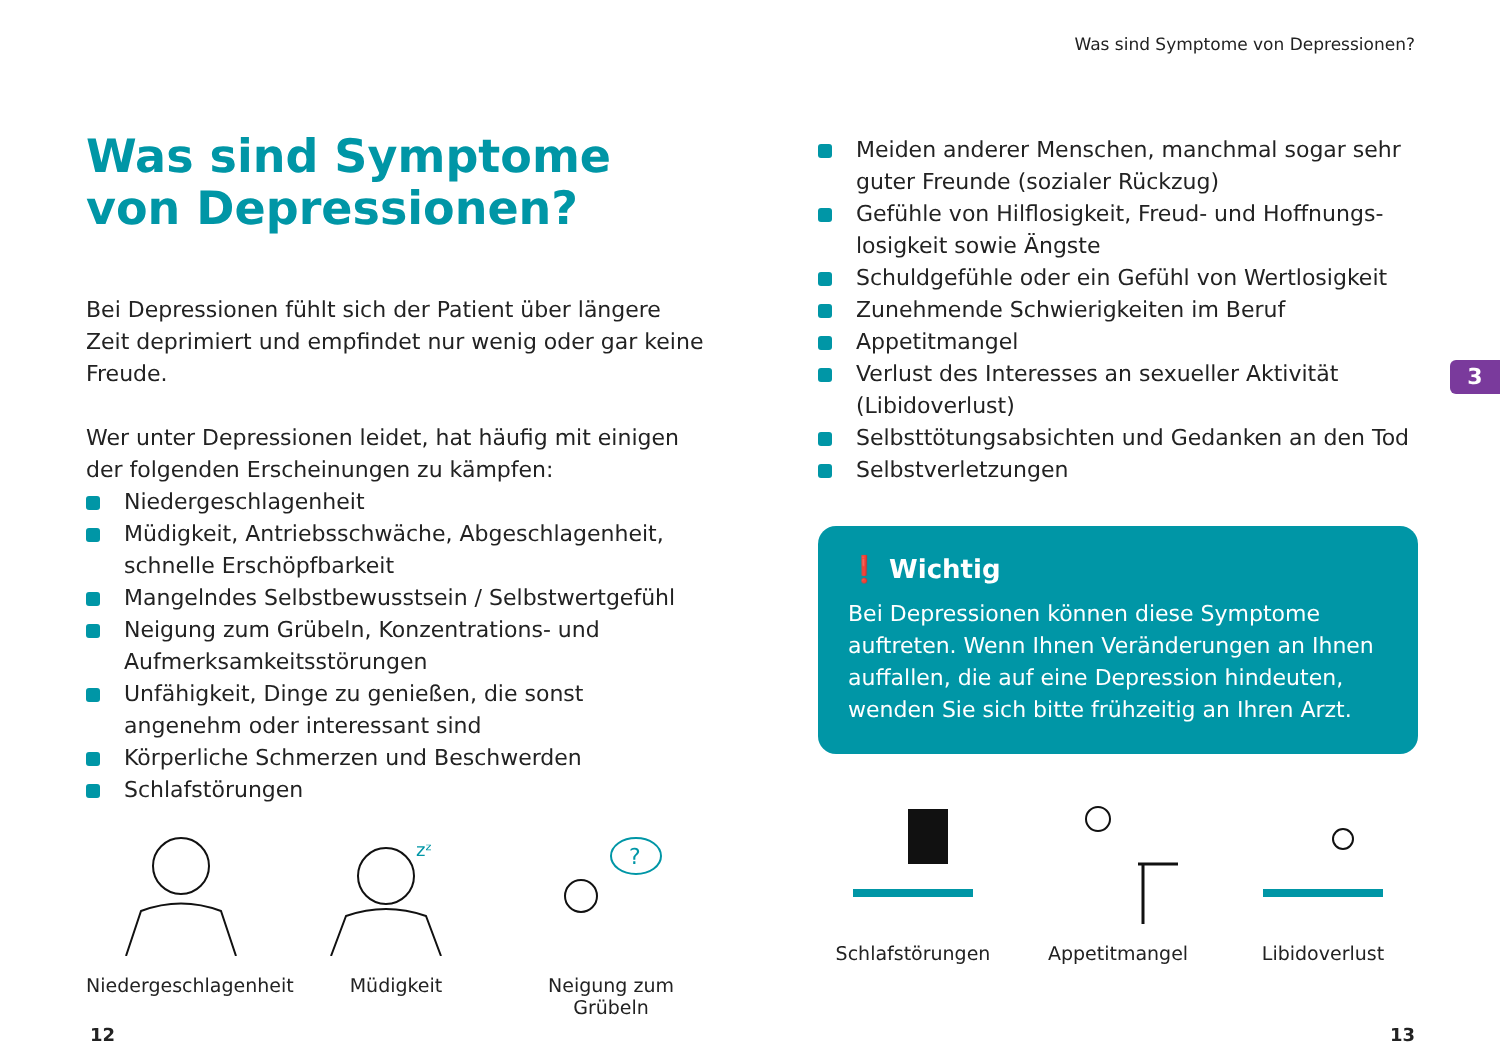Was sind Symptome von Depressionen?
Was sind Symptome
von Depressionen?
Bei Depressionen fühlt sich der Patient über längere Zeit deprimiert und empfindet nur wenig oder gar keine Freude.
Wer unter Depressionen leidet, hat häufig mit einigen der folgenden Erscheinungen zu kämpfen:
Niedergeschlagenheit
Müdigkeit, Antriebsschwäche, Abgeschlagenheit, schnelle Erschöpfbarkeit
Mangelndes Selbstbewusstsein / Selbstwertgefühl
Neigung zum Grübeln, Konzentrations- und Aufmerksamkeitsstörungen
Unfähigkeit, Dinge zu genießen, die sonst angenehm oder interessant sind
Körperliche Schmerzen und Beschwerden
Schlafstörungen
Niedergeschlagenheit
zᶻ
Müdigkeit
?
Neigung zum Grübeln
Meiden anderer Menschen, manchmal sogar sehr guter Freunde (sozialer Rückzug)
Gefühle von Hilflosigkeit, Freud- und Hoffnungs­losigkeit sowie Ängste
Schuldgefühle oder ein Gefühl von Wertlosigkeit
Zunehmende Schwierigkeiten im Beruf
Appetitmangel
Verlust des Interesses an sexueller Aktivität (Libidoverlust)
Selbsttötungsabsichten und Gedanken an den Tod
Selbstverletzungen
❗ Wichtig
Bei Depressionen können diese Symptome auftreten. Wenn Ihnen Veränderungen an Ihnen auffallen, die auf eine Depression hindeuten, wenden Sie sich bitte frühzeitig an Ihren Arzt.
Schlafstörungen Appetitmangel Libidoverlust
3
12 13